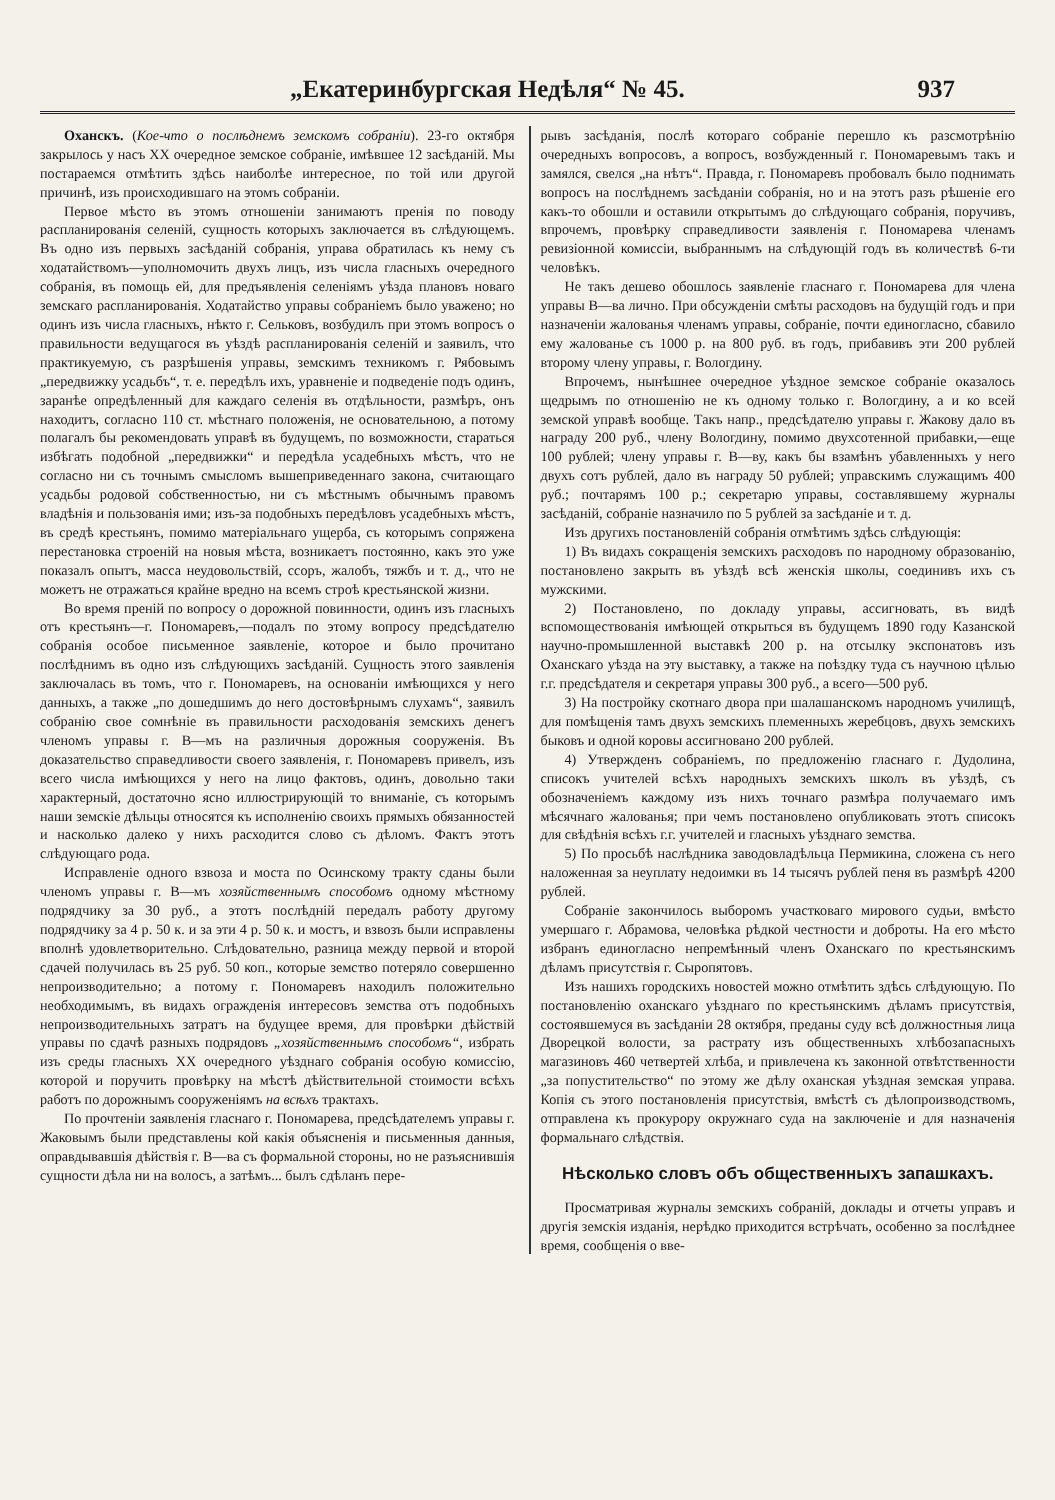„Екатеринбургская Недѣля“ № 45. 937
Оханскъ. (Кое-что о послѣднемъ земскомъ собраніи). 23-го октября закрылось у насъ XX очередное земское собраніе, имѣвшее 12 засѣданій. Мы постараемся отмѣтить здѣсь наиболѣе интересное, по той или другой причинѣ, изъ происходившаго на этомъ собраніи.
Первое мѣсто въ этомъ отношеніи занимаютъ пренія по поводу распланированія селеній, сущность которыхъ заключается въ слѣдующемъ. Въ одно изъ первыхъ засѣданій собранія, управа обратилась къ нему съ ходатайствомъ—уполномочить двухъ лицъ, изъ числа гласныхъ очередного собранія, въ помощь ей, для предъявленія селеніямъ уѣзда плановъ новаго земскаго распланированія. Ходатайство управы собраніемъ было уважено; но одинъ изъ числа гласныхъ, нѣкто г. Сельковъ, возбудилъ при этомъ вопросъ о правильности ведущагося въ уѣздѣ распланированія селеній и заявилъ, что практикуемую, съ разрѣшенія управы, земскимъ техникомъ г. Рябовымъ „передвижку усадьбъ“, т. е. передѣлъ ихъ, уравненіе и подведеніе подъ одинъ, заранѣе опредѣленный для каждаго селенія въ отдѣльности, размѣръ, онъ находитъ, согласно 110 ст. мѣстнаго положенія, не основательною, а потому полагалъ бы рекомендовать управѣ въ будущемъ, по возможности, стараться избѣгать подобной „передвижки“ и передѣла усадебныхъ мѣстъ, что не согласно ни съ точнымъ смысломъ вышеприведеннаго закона, считающаго усадьбы родовой собственностью, ни съ мѣстнымъ обычнымъ правомъ владѣнія и пользованія ими; изъ-за подобныхъ передѣловъ усадебныхъ мѣстъ, въ средѣ крестьянъ, помимо матеріальнаго ущерба, съ которымъ сопряжена перестановка строеній на новыя мѣста, возникаетъ постоянно, какъ это уже показалъ опытъ, масса неудовольствій, ссоръ, жалобъ, тяжбъ и т. д., что не можетъ не отражаться крайне вредно на всемъ строѣ крестьянской жизни.
Во время преній по вопросу о дорожной повинности, одинъ изъ гласныхъ отъ крестьянъ—г. Пономаревъ,—подалъ по этому вопросу предсѣдателю собранія особое письменное заявленіе, которое и было прочитано послѣднимъ въ одно изъ слѣдующихъ засѣданій. Сущность этого заявленія заключалась въ томъ, что г. Пономаревъ, на основаніи имѣющихся у него данныхъ, а также „по дошедшимъ до него достовѣрнымъ слухамъ“, заявилъ собранію свое сомнѣніе въ правильности расходованія земскихъ денегъ членомъ управы г. В—мъ на различныя дорожныя сооруженія. Въ доказательство справедливости своего заявленія, г. Пономаревъ привелъ, изъ всего числа имѣющихся у него на лицо фактовъ, одинъ, довольно таки характерный, достаточно ясно иллюстрирующій то вниманіе, съ которымъ наши земскіе дѣльцы относятся къ исполненію своихъ прямыхъ обязанностей и насколько далеко у нихъ расходится слово съ дѣломъ. Фактъ этотъ слѣдующаго рода.
Исправленіе одного взвоза и моста по Осинскому тракту сданы были членомъ управы г. В—мъ хозяйственнымъ способомъ одному мѣстному подрядчику за 30 руб., а этотъ послѣдній передалъ работу другому подрядчику за 4 р. 50 к. и за эти 4 р. 50 к. и мостъ, и взвозъ были исправлены вполнѣ удовлетворительно. Слѣдовательно, разница между первой и второй сдачей получилась въ 25 руб. 50 коп., которые земство потеряло совершенно непроизводительно; а потому г. Пономаревъ находилъ положительно необходимымъ, въ видахъ огражденія интересовъ земства отъ подобныхъ непроизводительныхъ затратъ на будущее время, для провѣрки дѣйствій управы по сдачѣ разныхъ подрядовъ „хозяйственнымъ способомъ“, избрать изъ среды гласныхъ XX очередного уѣзднаго собранія особую комиссію, которой и поручить провѣрку на мѣстѣ дѣйствительной стоимости всѣхъ работъ по дорожнымъ сооруженіямъ на всѣхъ трактахъ.
По прочтеніи заявленія гласнаго г. Пономарева, предсѣдателемъ управы г. Жаковымъ были представлены кой какія объясненія и письменныя данныя, оправдывавшія дѣйствія г. В—ва съ формальной стороны, но не разъяснившія сущности дѣла ни на волосъ, а затѣмъ... былъ сдѣланъ пере-
рывъ засѣданія, послѣ котораго собраніе перешло къ разсмотрѣнію очередныхъ вопросовъ, а вопросъ, возбужденный г. Пономаревымъ такъ и замялся, свелся „на нѣтъ“. Правда, г. Пономаревъ пробовалъ было поднимать вопросъ на послѣднемъ засѣданіи собранія, но и на этотъ разъ рѣшеніе его какъ-то обошли и оставили открытымъ до слѣдующаго собранія, поручивъ, впрочемъ, провѣрку справедливости заявленія г. Пономарева членамъ ревизіонной комиссіи, выбраннымъ на слѣдующій годъ въ количествѣ 6-ти человѣкъ.
Не такъ дешево обошлось заявленіе гласнаго г. Пономарева для члена управы В—ва лично. При обсужденіи смѣты расходовъ на будущій годъ и при назначеніи жалованья членамъ управы, собраніе, почти единогласно, сбавило ему жалованье съ 1000 р. на 800 руб. въ годъ, прибавивъ эти 200 рублей второму члену управы, г. Вологдину.
Впрочемъ, нынѣшнее очередное уѣздное земское собраніе оказалось щедрымъ по отношенію не къ одному только г. Вологдину, а и ко всей земской управѣ вообще. Такъ напр., предсѣдателю управы г. Жакову дало въ награду 200 руб., члену Вологдину, помимо двухсотенной прибавки,—еще 100 рублей; члену управы г. В—ву, какъ бы взамѣнъ убавленныхъ у него двухъ сотъ рублей, дало въ награду 50 рублей; управскимъ служащимъ 400 руб.; почтарямъ 100 р.; секретарю управы, составлявшему журналы засѣданій, собраніе назначило по 5 рублей за засѣданіе и т. д.
Изъ другихъ постановленій собранія отмѣтимъ здѣсь слѣдующія:
1) Въ видахъ сокращенія земскихъ расходовъ по народному образованію, постановлено закрыть въ уѣздѣ всѣ женскія школы, соединивъ ихъ съ мужскими.
2) Постановлено, по докладу управы, ассигновать, въ видѣ вспомоществованія имѣющей открыться въ будущемъ 1890 году Казанской научно-промышленной выставкѣ 200 р. на отсылку экспонатовъ изъ Оханскаго уѣзда на эту выставку, а также на поѣздку туда съ научною цѣлью г.г. предсѣдателя и секретаря управы 300 руб., а всего—500 руб.
3) На постройку скотнаго двора при шалашанскомъ народномъ училищѣ, для помѣщенія тамъ двухъ земскихъ племенныхъ жеребцовъ, двухъ земскихъ быковъ и одной коровы ассигновано 200 рублей.
4) Утвержденъ собраніемъ, по предложенію гласнаго г. Дудолина, списокъ учителей всѣхъ народныхъ земскихъ школъ въ уѣздѣ, съ обозначеніемъ каждому изъ нихъ точнаго размѣра получаемаго имъ мѣсячнаго жалованья; при чемъ постановлено опубликовать этотъ списокъ для свѣдѣнія всѣхъ г.г. учителей и гласныхъ уѣзднаго земства.
5) По просьбѣ наслѣдника заводовладѣльца Пермикина, сложена съ него наложенная за неуплату недоимки въ 14 тысячъ рублей пеня въ размѣрѣ 4200 рублей.
Собраніе закончилось выборомъ участковаго мирового судьи, вмѣсто умершаго г. Абрамова, человѣка рѣдкой честности и доброты. На его мѣсто избранъ единогласно непремѣнный членъ Оханскаго по крестьянскимъ дѣламъ присутствія г. Сыропятовъ.
Изъ нашихъ городскихъ новостей можно отмѣтить здѣсь слѣдующую. По постановленію оханскаго уѣзднаго по крестьянскимъ дѣламъ присутствія, состоявшемуся въ засѣданіи 28 октября, преданы суду всѣ должностныя лица Дворецкой волости, за растрату изъ общественныхъ хлѣбозапасныхъ магазиновъ 460 четвертей хлѣба, и привлечена къ законной отвѣтственности „за попустительство“ по этому же дѣлу оханская уѣздная земская управа. Копія съ этого постановленія присутствія, вмѣстѣ съ дѣлопроизводствомъ, отправлена къ прокурору окружнаго суда на заключеніе и для назначенія формальнаго слѣдствія.
Нѣсколько словъ объ общественныхъ запашкахъ.
Просматривая журналы земскихъ собраній, доклады и отчеты управъ и другія земскія изданія, нерѣдко приходится встрѣчать, особенно за послѣднее время, сообщенія о вве-